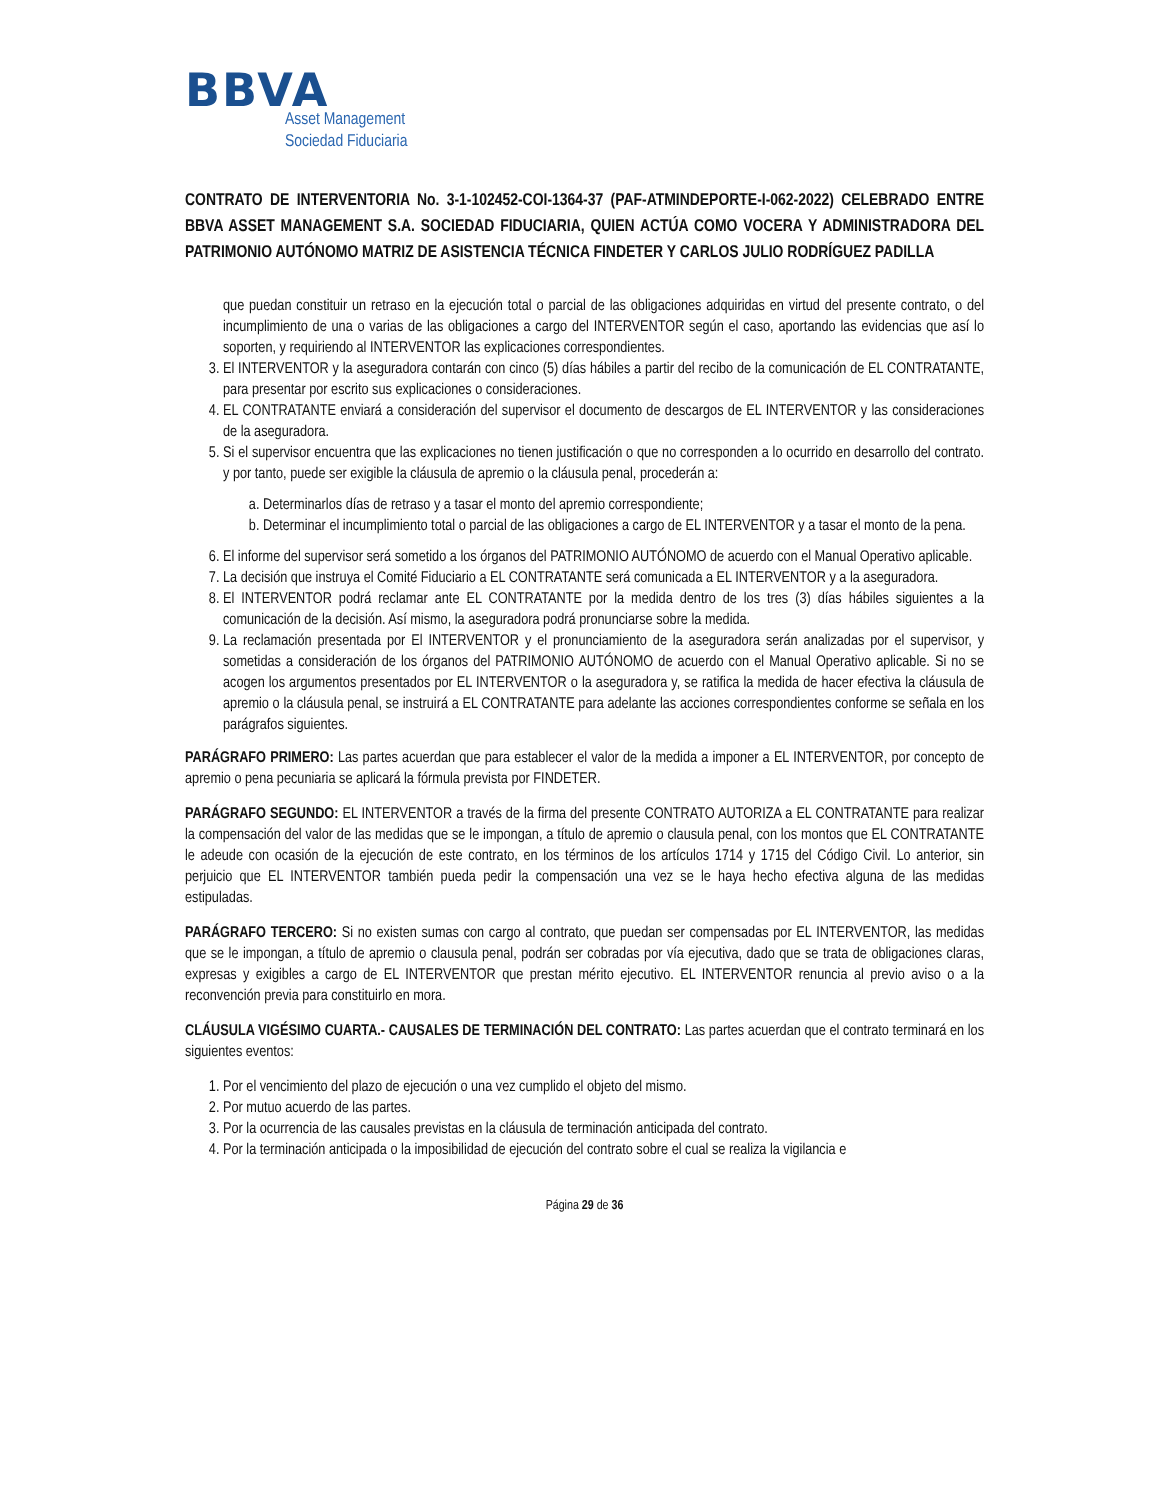BBVA
Asset Management
Sociedad Fiduciaria
CONTRATO DE INTERVENTORIA No. 3-1-102452-COI-1364-37 (PAF-ATMINDEPORTE-I-062-2022) CELEBRADO ENTRE BBVA ASSET MANAGEMENT S.A. SOCIEDAD FIDUCIARIA, QUIEN ACTÚA COMO VOCERA Y ADMINISTRADORA DEL PATRIMONIO AUTÓNOMO MATRIZ DE ASISTENCIA TÉCNICA FINDETER Y CARLOS JULIO RODRÍGUEZ PADILLA
que puedan constituir un retraso en la ejecución total o parcial de las obligaciones adquiridas en virtud del presente contrato, o del incumplimiento de una o varias de las obligaciones a cargo del INTERVENTOR según el caso, aportando las evidencias que así lo soporten, y requiriendo al INTERVENTOR las explicaciones correspondientes.
3. El INTERVENTOR y la aseguradora contarán con cinco (5) días hábiles a partir del recibo de la comunicación de EL CONTRATANTE, para presentar por escrito sus explicaciones o consideraciones.
4. EL CONTRATANTE enviará a consideración del supervisor el documento de descargos de EL INTERVENTOR y las consideraciones de la aseguradora.
5. Si el supervisor encuentra que las explicaciones no tienen justificación o que no corresponden a lo ocurrido en desarrollo del contrato. y por tanto, puede ser exigible la cláusula de apremio o la cláusula penal, procederán a:
a. Determinarlos días de retraso y a tasar el monto del apremio correspondiente;
b. Determinar el incumplimiento total o parcial de las obligaciones a cargo de EL INTERVENTOR y a tasar el monto de la pena.
6. El informe del supervisor será sometido a los órganos del PATRIMONIO AUTÓNOMO de acuerdo con el Manual Operativo aplicable.
7. La decisión que instruya el Comité Fiduciario a EL CONTRATANTE será comunicada a EL INTERVENTOR y a la aseguradora.
8. El INTERVENTOR podrá reclamar ante EL CONTRATANTE por la medida dentro de los tres (3) días hábiles siguientes a la comunicación de la decisión. Así mismo, la aseguradora podrá pronunciarse sobre la medida.
9. La reclamación presentada por El INTERVENTOR y el pronunciamiento de la aseguradora serán analizadas por el supervisor, y sometidas a consideración de los órganos del PATRIMONIO AUTÓNOMO de acuerdo con el Manual Operativo aplicable. Si no se acogen los argumentos presentados por EL INTERVENTOR o la aseguradora y, se ratifica la medida de hacer efectiva la cláusula de apremio o la cláusula penal, se instruirá a EL CONTRATANTE para adelante las acciones correspondientes conforme se señala en los parágrafos siguientes.
PARÁGRAFO PRIMERO: Las partes acuerdan que para establecer el valor de la medida a imponer a EL INTERVENTOR, por concepto de apremio o pena pecuniaria se aplicará la fórmula prevista por FINDETER.
PARÁGRAFO SEGUNDO: EL INTERVENTOR a través de la firma del presente CONTRATO AUTORIZA a EL CONTRATANTE para realizar la compensación del valor de las medidas que se le impongan, a título de apremio o clausula penal, con los montos que EL CONTRATANTE le adeude con ocasión de la ejecución de este contrato, en los términos de los artículos 1714 y 1715 del Código Civil. Lo anterior, sin perjuicio que EL INTERVENTOR también pueda pedir la compensación una vez se le haya hecho efectiva alguna de las medidas estipuladas.
PARÁGRAFO TERCERO: Si no existen sumas con cargo al contrato, que puedan ser compensadas por EL INTERVENTOR, las medidas que se le impongan, a título de apremio o clausula penal, podrán ser cobradas por vía ejecutiva, dado que se trata de obligaciones claras, expresas y exigibles a cargo de EL INTERVENTOR que prestan mérito ejecutivo. EL INTERVENTOR renuncia al previo aviso o a la reconvención previa para constituirlo en mora.
CLÁUSULA VIGÉSIMO CUARTA.- CAUSALES DE TERMINACIÓN DEL CONTRATO: Las partes acuerdan que el contrato terminará en los siguientes eventos:
1. Por el vencimiento del plazo de ejecución o una vez cumplido el objeto del mismo.
2. Por mutuo acuerdo de las partes.
3. Por la ocurrencia de las causales previstas en la cláusula de terminación anticipada del contrato.
4. Por la terminación anticipada o la imposibilidad de ejecución del contrato sobre el cual se realiza la vigilancia e
Página 29 de 36